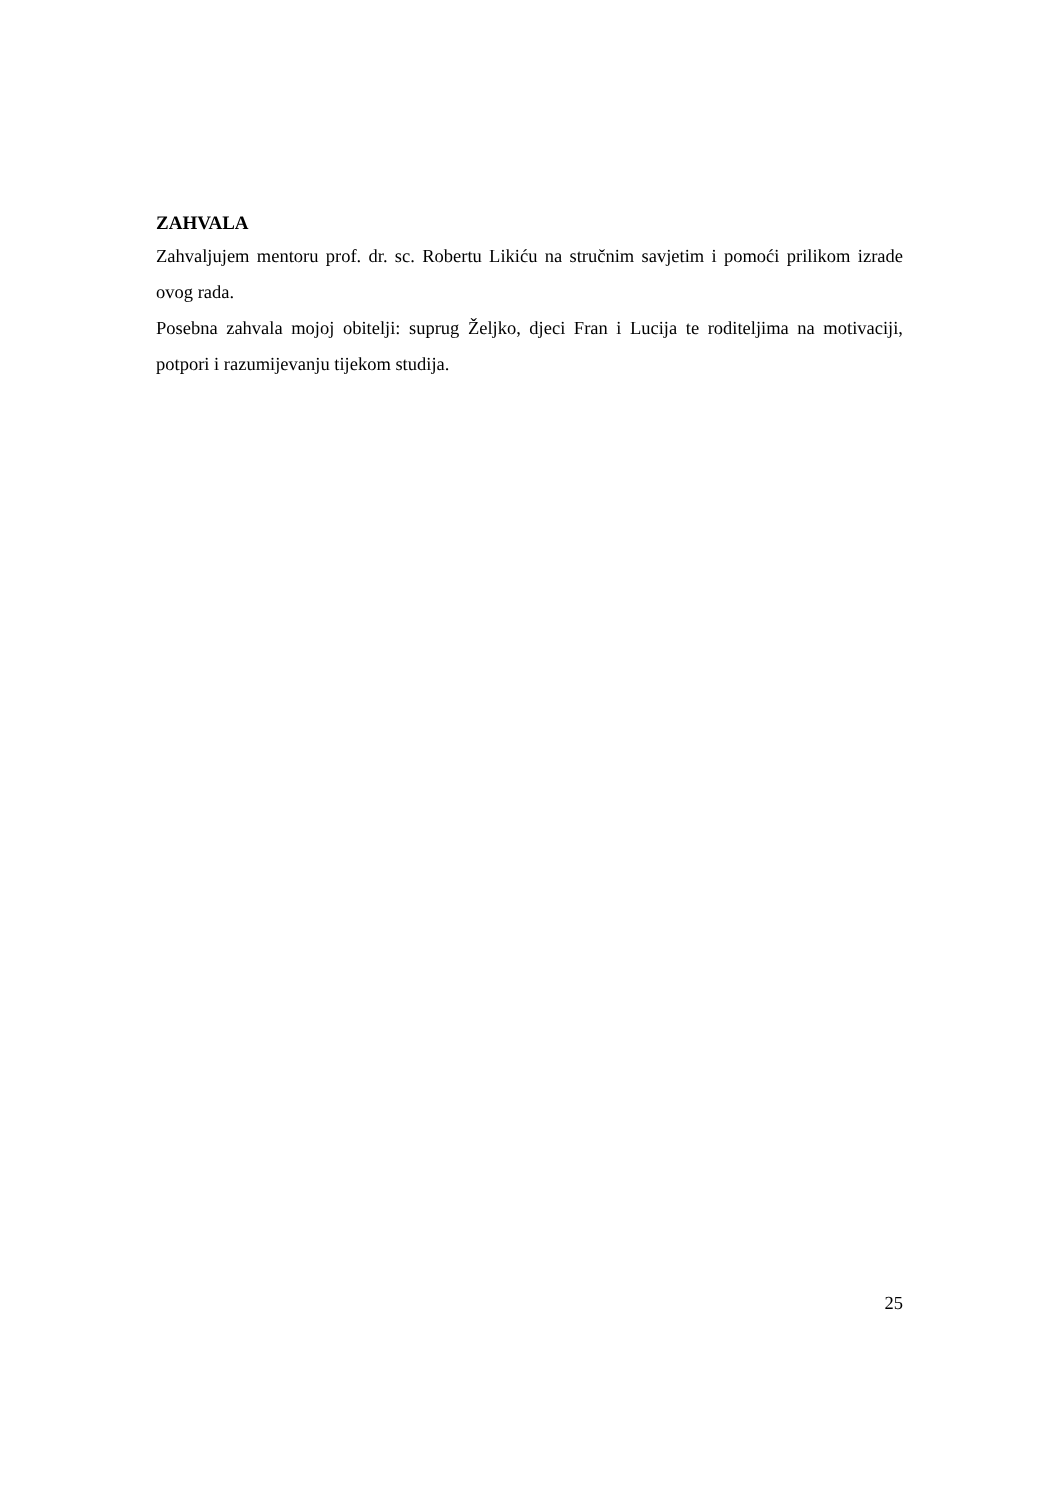ZAHVALA
Zahvaljujem mentoru prof. dr. sc. Robertu Likiću na stručnim savjetim i pomoći prilikom izrade ovog rada.
Posebna zahvala mojoj obitelji: suprug Željko, djeci Fran i Lucija te roditeljima na motivaciji, potpori i razumijevanju tijekom studija.
25